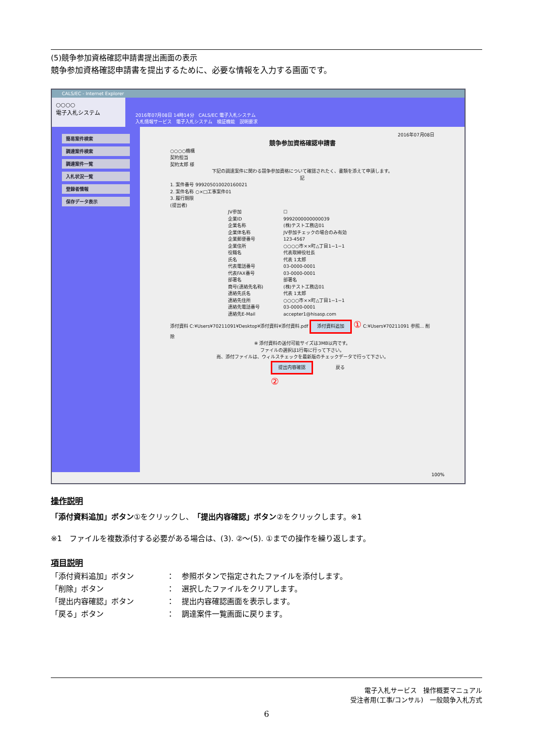(5)競争参加資格確認申請書提出画面の表示
競争参加資格確認申請書を提出するために、必要な情報を入力する画面です。
CALS/EC - Internet Explorer
○○○○
電子入札システム
2016年07月08日 14時14分　CALS/EC 電子入札システム
入札情報サービス　電子入札システム　検証機能　説明要求
簡易案件検索
調達案件検索
調達案件一覧
入札状況一覧
登録者情報
保存データ表示
2016年07月08日
競争参加資格確認申請書
○○○○機構
契約担当
契約太郎 様
下記の調達案件に関わる競争参加資格について確認されたく、書類を添えて申請します。
記
1. 案件番号 999205010020160021
2. 案件名称 ○×□工事案件01
3. 履行期限
(提出者)
JV参加 ☐
企業ID 9992000000000039
企業名称 (株)テスト工務店01
企業体名称 JV参加チェックの場合のみ有効
企業郵便番号 123-4567
企業住所 ○○○○市××町△丁目1−1−1
役職名 代表取締役社長
氏名 代表 1太郎
代表電話番号 03-0000-0001
代表FAX番号 03-0000-0001
部署名 部署名
商号(連絡先名称) (株)テスト工務店01
連絡先氏名 代表 1太郎
連絡先住所 ○○○○市××町△丁目1−1−1
連絡先電話番号 03-0000-0001
連絡先E-Mail accepter1@hisasp.com
添付資料 C:¥Users¥70211091¥Desktop¥添付資料¥添付資料.pdf 添付資料追加 ① C:¥Users¥70211091 参照... 削除
※ 添付資料の送付可能サイズは3MB以内です。
ファイルの選択は1行毎に行って下さい。
尚、添付ファイルは、ウィルスチェックを最新版のチェックデータで行って下さい。
提出内容確認　　　　　戻る
②
100%
操作説明
「添付資料追加」ボタン①をクリックし、「提出内容確認」ボタン②をクリックします。※1
※1　ファイルを複数添付する必要がある場合は、(3). ②～(5). ①までの操作を繰り返します。
項目説明
「添付資料追加」ボタン ：　参照ボタンで指定されたファイルを添付します。
「削除」ボタン ：　選択したファイルをクリアします。
「提出内容確認」ボタン ：　提出内容確認画面を表示します。
「戻る」ボタン ：　調達案件一覧画面に戻ります。
電子入札サービス　操作概要マニュアル
受注者用(工事/コンサル)　一般競争入札方式
6